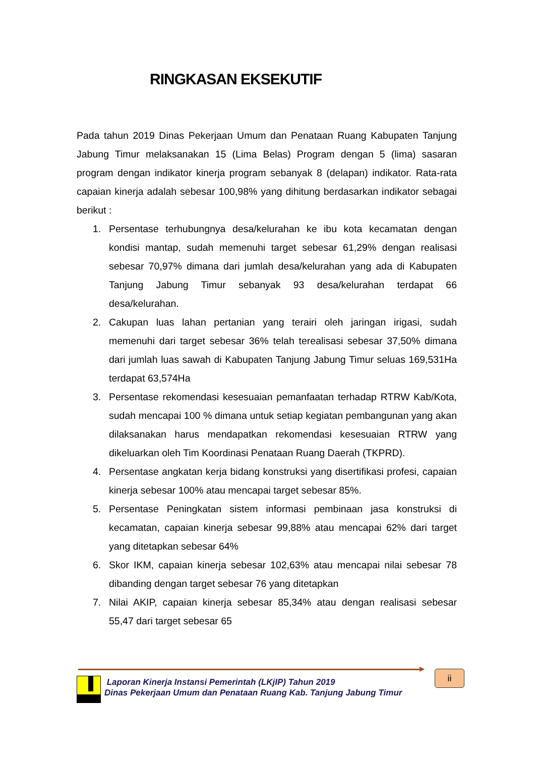RINGKASAN EKSEKUTIF
Pada tahun 2019 Dinas Pekerjaan Umum dan Penataan Ruang Kabupaten Tanjung Jabung Timur melaksanakan 15 (Lima Belas) Program dengan 5 (lima) sasaran program dengan indikator kinerja program sebanyak 8 (delapan) indikator. Rata-rata capaian kinerja adalah sebesar 100,98% yang dihitung berdasarkan indikator sebagai berikut :
1. Persentase terhubungnya desa/kelurahan ke ibu kota kecamatan dengan kondisi mantap, sudah memenuhi target sebesar 61,29% dengan realisasi sebesar 70,97% dimana dari jumlah desa/kelurahan yang ada di Kabupaten Tanjung Jabung Timur sebanyak 93 desa/kelurahan terdapat 66 desa/kelurahan.
2. Cakupan luas lahan pertanian yang terairi oleh jaringan irigasi, sudah memenuhi dari target sebesar 36% telah terealisasi sebesar 37,50% dimana dari jumlah luas sawah di Kabupaten Tanjung Jabung Timur seluas 169,531Ha terdapat 63,574Ha
3. Persentase rekomendasi kesesuaian pemanfaatan terhadap RTRW Kab/Kota, sudah mencapai 100 % dimana untuk setiap kegiatan pembangunan yang akan dilaksanakan harus mendapatkan rekomendasi kesesuaian RTRW yang dikeluarkan oleh Tim Koordinasi Penataan Ruang Daerah (TKPRD).
4. Persentase angkatan kerja bidang konstruksi yang disertifikasi profesi, capaian kinerja sebesar 100% atau mencapai target sebesar 85%.
5. Persentase Peningkatan sistem informasi pembinaan jasa konstruksi di kecamatan, capaian kinerja sebesar 99,88% atau mencapai 62% dari target yang ditetapkan sebesar 64%
6. Skor IKM, capaian kinerja sebesar 102,63% atau mencapai nilai sebesar 78 dibanding dengan target sebesar 76 yang ditetapkan
7. Nilai AKIP, capaian kinerja sebesar 85,34% atau dengan realisasi sebesar 55,47 dari target sebesar 65
Laporan Kinerja Instansi Pemerintah (LKjIP) Tahun 2019
Dinas Pekerjaan Umum dan Penataan Ruang Kab. Tanjung Jabung Timur
ii